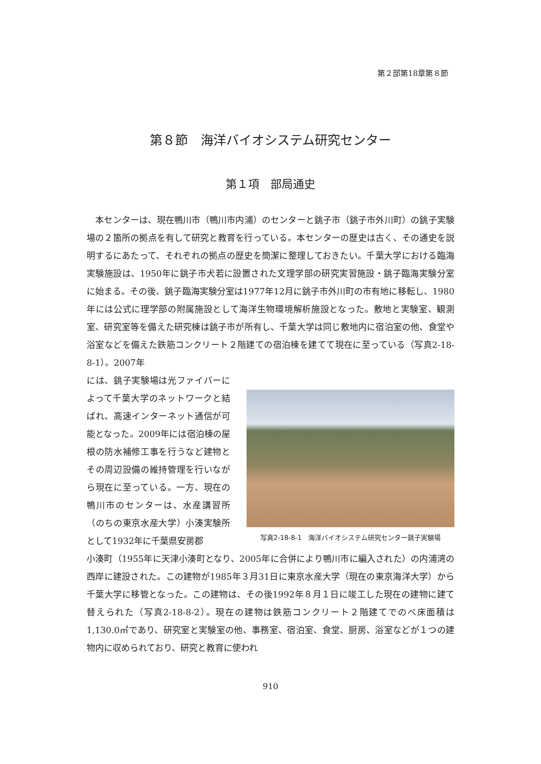第２部第18章第８節
第８節　海洋バイオシステム研究センター
第１項　部局通史
　本センターは、現在鴨川市（鴨川市内浦）のセンターと銚子市（銚子市外川町）の銚子実験場の２箇所の拠点を有して研究と教育を行っている。本センターの歴史は古く、その通史を説明するにあたって、それぞれの拠点の歴史を簡潔に整理しておきたい。千葉大学における臨海実験施設は、1950年に銚子市犬若に設置された文理学部の研究実習施設・銚子臨海実験分室に始まる。その後、銚子臨海実験分室は1977年12月に銚子市外川町の市有地に移転し、1980年には公式に理学部の附属施設として海洋生物環境解析施設となった。敷地と実験室、観測室、研究室等を備えた研究棟は銚子市が所有し、千葉大学は同じ敷地内に宿泊室の他、食堂や浴室などを備えた鉄筋コンクリート２階建ての宿泊棟を建てて現在に至っている（写真2-18-8-1）。2007年
には、銚子実験場は光ファイバーによって千葉大学のネットワークと結ばれ、高速インターネット通信が可能となった。2009年には宿泊棟の屋根の防水補修工事を行うなど建物とその周辺設備の維持管理を行いながら現在に至っている。一方、現在の鴨川市のセンターは、水産講習所（のちの東京水産大学）小湊実験所として1932年に千葉県安房郡
写真2-18-8-1　海洋バイオシステム研究センター銚子実験場
小湊町（1955年に天津小湊町となり、2005年に合併により鴨川市に編入された）の内浦湾の西岸に建設された。この建物が1985年３月31日に東京水産大学（現在の東京海洋大学）から千葉大学に移管となった。この建物は、その後1992年８月１日に竣工した現在の建物に建て替えられた（写真2-18-8-2）。現在の建物は鉄筋コンクリート２階建てでのべ床面積は1,130.0㎡であり、研究室と実験室の他、事務室、宿泊室、食堂、厨房、浴室などが１つの建物内に収められており、研究と教育に使われ
910